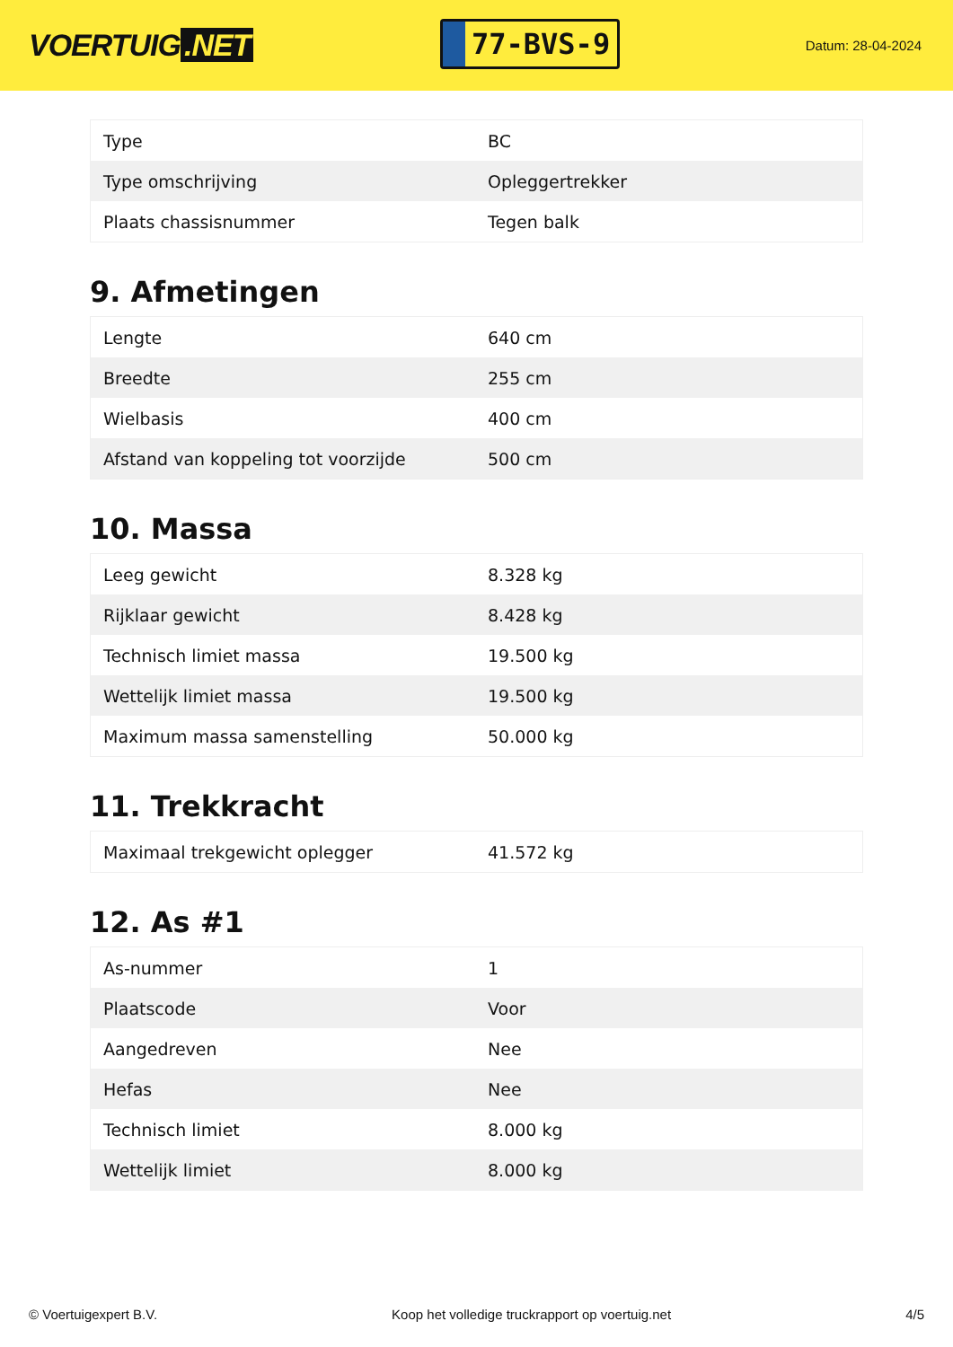VOERTUIG.NET
77-BVS-9
Datum: 28-04-2024
| Type | BC |
| Type omschrijving | Opleggertrekker |
| Plaats chassisnummer | Tegen balk |
9. Afmetingen
| Lengte | 640 cm |
| Breedte | 255 cm |
| Wielbasis | 400 cm |
| Afstand van koppeling tot voorzijde | 500 cm |
10. Massa
| Leeg gewicht | 8.328 kg |
| Rijklaar gewicht | 8.428 kg |
| Technisch limiet massa | 19.500 kg |
| Wettelijk limiet massa | 19.500 kg |
| Maximum massa samenstelling | 50.000 kg |
11. Trekkracht
| Maximaal trekgewicht oplegger | 41.572 kg |
12. As #1
| As-nummer | 1 |
| Plaatscode | Voor |
| Aangedreven | Nee |
| Hefas | Nee |
| Technisch limiet | 8.000 kg |
| Wettelijk limiet | 8.000 kg |
© Voertuigexpert B.V. Koop het volledige truckrapport op voertuig.net 4/5